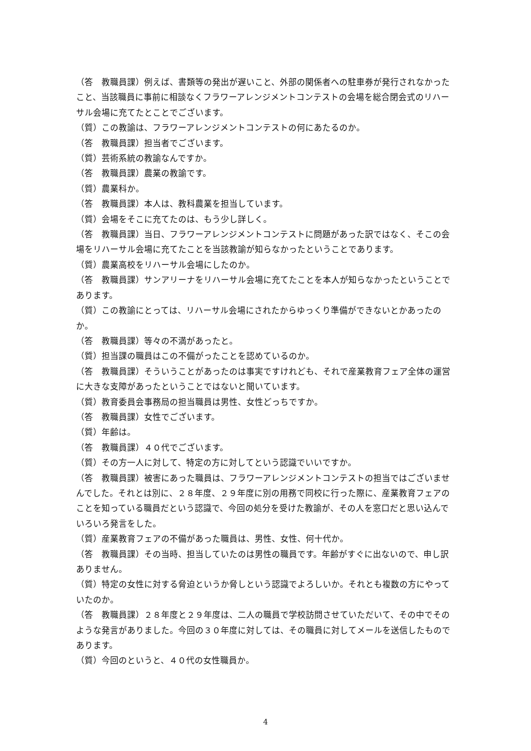（答　教職員課）例えば、書類等の発出が遅いこと、外部の関係者への駐車券が発行されなかったこと、当該職員に事前に相談なくフラワーアレンジメントコンテストの会場を総合閉会式のリハーサル会場に充てたとことでございます。
（質）この教諭は、フラワーアレンジメントコンテストの何にあたるのか。
（答　教職員課）担当者でございます。
（質）芸術系統の教諭なんですか。
（答　教職員課）農業の教諭です。
（質）農業科か。
（答　教職員課）本人は、教科農業を担当しています。
（質）会場をそこに充てたのは、もう少し詳しく。
（答　教職員課）当日、フラワーアレンジメントコンテストに問題があった訳ではなく、そこの会場をリハーサル会場に充てたことを当該教諭が知らなかったということであります。
（質）農業高校をリハーサル会場にしたのか。
（答　教職員課）サンアリーナをリハーサル会場に充てたことを本人が知らなかったということであります。
（質）この教諭にとっては、リハーサル会場にされたからゆっくり準備ができないとかあったのか。
（答　教職員課）等々の不満があったと。
（質）担当課の職員はこの不備がったことを認めているのか。
（答　教職員課）そういうことがあったのは事実ですけれども、それで産業教育フェア全体の運営に大きな支障があったということではないと聞いています。
（質）教育委員会事務局の担当職員は男性、女性どっちですか。
（答　教職員課）女性でございます。
（質）年齢は。
（答　教職員課）４０代でございます。
（質）その方一人に対して、特定の方に対してという認識でいいですか。
（答　教職員課）被害にあった職員は、フラワーアレンジメントコンテストの担当ではございませんでした。それとは別に、２８年度、２９年度に別の用務で同校に行った際に、産業教育フェアのことを知っている職員だという認識で、今回の処分を受けた教諭が、その人を窓口だと思い込んでいろいろ発言をした。
（質）産業教育フェアの不備があった職員は、男性、女性、何十代か。
（答　教職員課）その当時、担当していたのは男性の職員です。年齢がすぐに出ないので、申し訳ありません。
（質）特定の女性に対する脅迫というか脅しという認識でよろしいか。それとも複数の方にやっていたのか。
（答　教職員課）２８年度と２９年度は、二人の職員で学校訪問させていただいて、その中でそのような発言がありました。今回の３０年度に対しては、その職員に対してメールを送信したものであります。
（質）今回のというと、４０代の女性職員か。
4